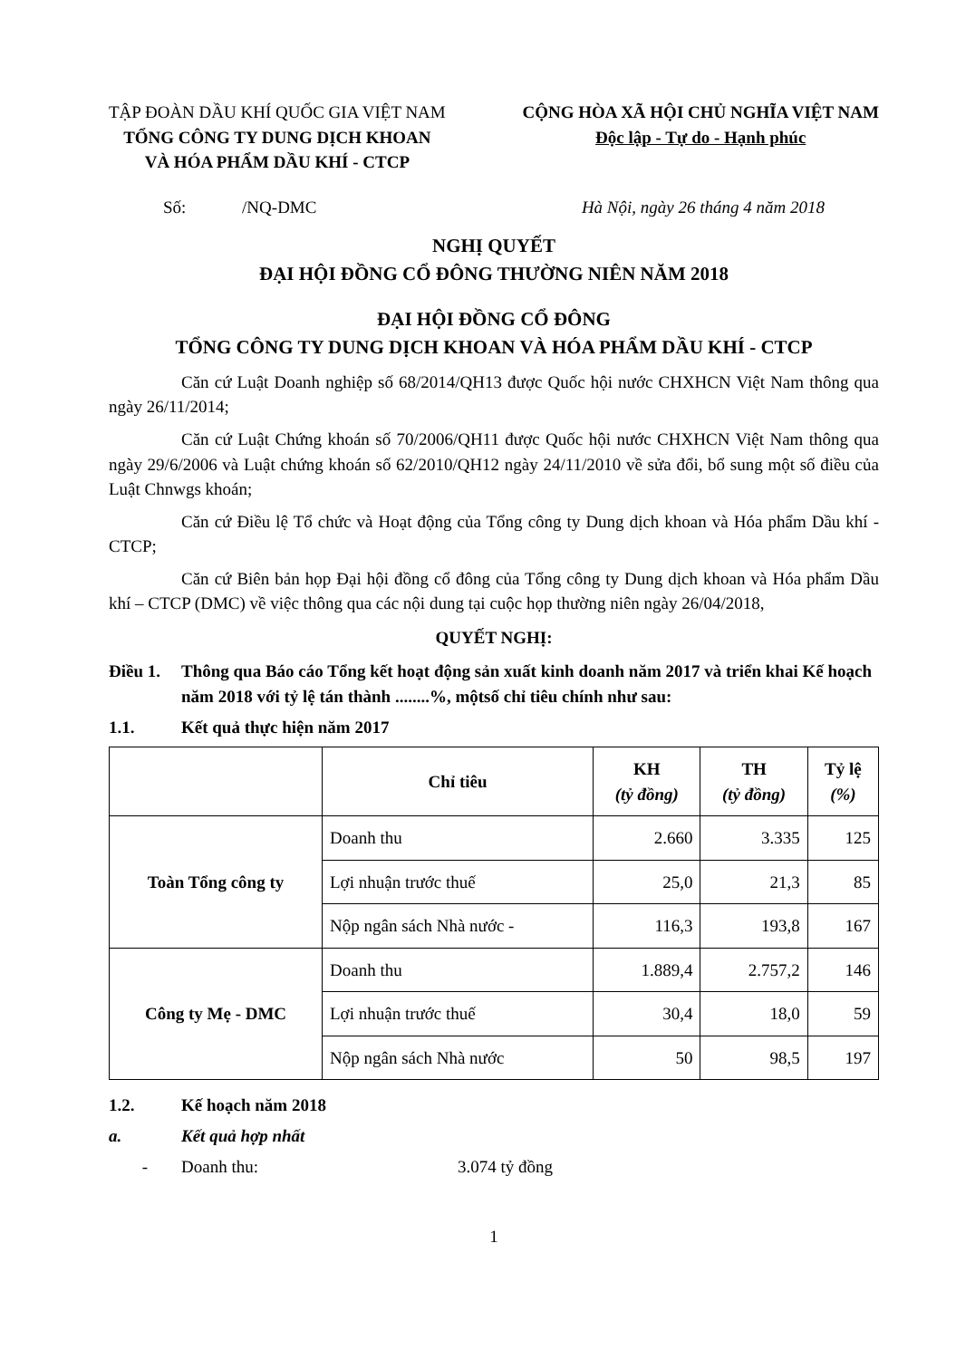TẬP ĐOÀN DẦU KHÍ QUỐC GIA VIỆT NAM
TỔNG CÔNG TY DUNG DỊCH KHOAN
VÀ HÓA PHẨM DẦU KHÍ - CTCP
CỘNG HÒA XÃ HỘI CHỦ NGHĨA VIỆT NAM
Độc lập - Tự do - Hạnh phúc
Số: /NQ-DMC Hà Nội, ngày 26 tháng 4 năm 2018
NGHỊ QUYẾT
ĐẠI HỘI ĐỒNG CỔ ĐÔNG THƯỜNG NIÊN NĂM 2018
ĐẠI HỘI ĐỒNG CỔ ĐÔNG
TỔNG CÔNG TY DUNG DỊCH KHOAN VÀ HÓA PHẨM DẦU KHÍ - CTCP
Căn cứ Luật Doanh nghiệp số 68/2014/QH13 được Quốc hội nước CHXHCN Việt Nam thông qua ngày 26/11/2014;
Căn cứ Luật Chứng khoán số 70/2006/QH11 được Quốc hội nước CHXHCN Việt Nam thông qua ngày 29/6/2006 và Luật chứng khoán số 62/2010/QH12 ngày 24/11/2010 về sửa đổi, bổ sung một số điều của Luật Chnwgs khoán;
Căn cứ Điều lệ Tổ chức và Hoạt động của Tổng công ty Dung dịch khoan và Hóa phẩm Dầu khí - CTCP;
Căn cứ Biên bản họp Đại hội đồng cổ đông của Tổng công ty Dung dịch khoan và Hóa phẩm Dầu khí – CTCP (DMC) về việc thông qua các nội dung tại cuộc họp thường niên ngày 26/04/2018,
QUYẾT NGHỊ:
Điều 1. Thông qua Báo cáo Tổng kết hoạt động sản xuất kinh doanh năm 2017 và triển khai Kế hoạch năm 2018 với tỷ lệ tán thành ........%, mộtsố chỉ tiêu chính như sau:
1.1. Kết quả thực hiện năm 2017
| | Chỉ tiêu | KH (tỷ đồng) | TH (tỷ đồng) | Tỷ lệ (%) |
| --- | --- | --- | --- | --- |
| Toàn Tổng công ty | Doanh thu | 2.660 | 3.335 | 125 |
| | Lợi nhuận trước thuế | 25,0 | 21,3 | 85 |
| | Nộp ngân sách Nhà nước - | 116,3 | 193,8 | 167 |
| Công ty Mẹ - DMC | Doanh thu | 1.889,4 | 2.757,2 | 146 |
| | Lợi nhuận trước thuế | 30,4 | 18,0 | 59 |
| | Nộp ngân sách Nhà nước | 50 | 98,5 | 197 |
1.2. Kế hoạch năm 2018
a. Kết quả hợp nhất
- Doanh thu: 3.074 tỷ đồng
1